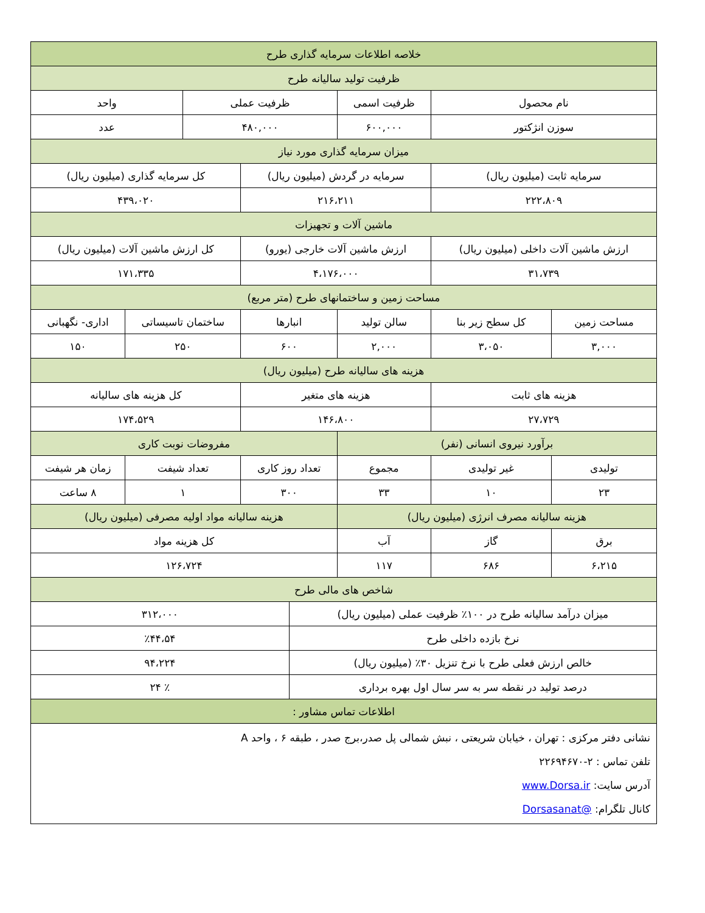| خلاصه اطلاعات سرمایه گذاری طرح | | | | | | | |
| --- | --- | --- | --- | --- | --- | --- | --- |
| ظرفیت تولید سالیانه طرح | | | | | | | |
| نام محصول | | ظرفیت اسمی | ظرفیت عملی | | | واحد | |
| سوزن انژکتور | | ۶۰۰,۰۰۰ | ۴۸۰,۰۰۰ | | | عدد | |
| میزان سرمایه گذاری مورد نیاز | | | | | | | |
| سرمایه ثابت (میلیون ریال) | | سرمایه در گردش (میلیون ریال) | | | کل سرمایه گذاری (میلیون ریال) | | |
| ۲۲۲،۸۰۹ | | ۲۱۶،۲۱۱ | | | ۴۳۹،۰۲۰ | | |
| ماشین آلات و تجهیزات | | | | | | | |
| ارزش ماشین آلات داخلی (میلیون ریال) | | ارزش ماشین آلات خارجی (یورو) | | | کل ارزش ماشین آلات (میلیون ریال) | | |
| ۳۱،۷۳۹ | | ۴،۱۷۶،۰۰۰ | | | ۱۷۱،۳۳۵ | | |
| مساحت زمین و ساختمانهای طرح (متر مربع) | | | | | | | |
| مساحت زمین | کل سطح زیر بنا | سالن تولید | انبارها | | ساختمان تاسیساتی | | اداری- نگهبانی |
| ۳,۰۰۰ | ۳،۰۵۰ | ۲,۰۰۰ | ۶۰۰ | | ۲۵۰ | | ۱۵۰ |
| هزینه های سالیانه طرح (میلیون ریال) | | | | | | | |
| هزینه های ثابت | | هزینه های متغیر | | | کل هزینه های سالیانه | | |
| ۲۷،۷۲۹ | | ۱۴۶،۸۰۰ | | | ۱۷۴،۵۲۹ | | |
| برآورد نیروی انسانی (نفر) | | | مفروضات نوبت کاری | | | | |
| تولیدی | غیر تولیدی | مجموع | تعداد روز کاری | | تعداد شیفت | | زمان هر شیفت |
| ۲۳ | ۱۰ | ۳۳ | ۳۰۰ | | ۱ | | ۸ ساعت |
| هزینه سالیانه مصرف انرژی (میلیون ریال) | | | هزینه سالیانه مواد اولیه مصرفی (میلیون ریال) | | | | |
| برق | گاز | آب | کل هزینه مواد | | | | |
| ۶،۲۱۵ | ۶۸۶ | ۱۱۷ | ۱۲۶،۷۲۴ | | | | |
| شاخص های مالی طرح | | | | | | | |
| میزان درآمد سالیانه طرح در ۱۰۰٪ ظرفیت عملی (میلیون ریال) | | | | ۳۱۲،۰۰۰ | | | |
| نرخ بازده داخلی طرح | | | | ٪۴۴،۵۴ | | | |
| خالص ارزش فعلی طرح با نرخ تنزیل ۳۰٪ (میلیون ریال) | | | | ۹۴،۲۲۴ | | | |
| درصد تولید در نقطه سر به سر سال اول بهره برداری | | | | ٪ ۲۴ | | | |
| اطلاعات تماس مشاور : | | | | | | | |
| نشانی دفتر مرکزی : تهران ، خیابان شریعتی ، نبش شمالی پل صدر،برج صدر ، طبقه ۶ ، واحد A تلفن تماس : ۲-۲۲۶۹۴۶۷۰ آدرس سایت: www.Dorsa.ir کانال تلگرام: @Dorsasanat | | | | | | | |